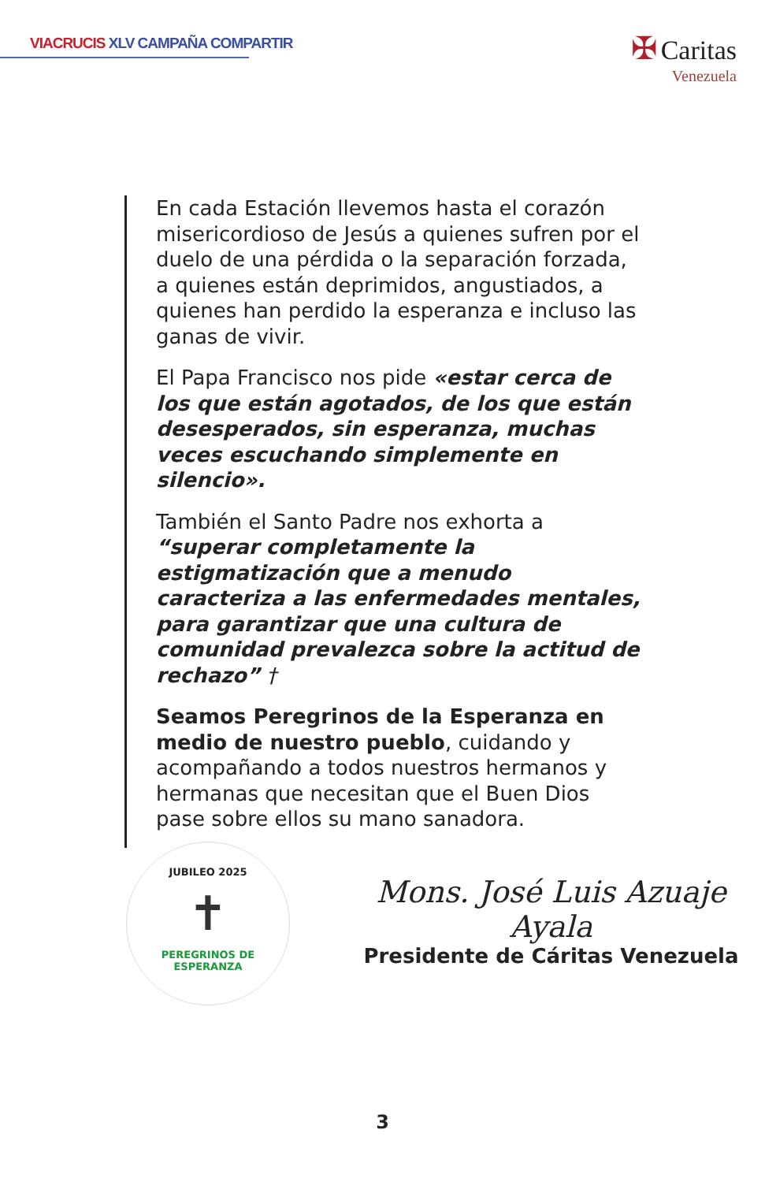VIACRUCIS XLV CAMPAÑA COMPARTIR
✠ Caritas
Venezuela
En cada Estación llevemos hasta el corazón misericordioso de Jesús a quienes sufren por el duelo de una pérdida o la separación forzada, a quienes están deprimidos, angustiados, a quienes han perdido la esperanza e incluso las ganas de vivir.
El Papa Francisco nos pide «estar cerca de los que están agotados, de los que están desesperados, sin esperanza, muchas veces escuchando simplemente en silencio».
También el Santo Padre nos exhorta a “superar completamente la estigmatización que a menudo caracteriza a las enfermedades mentales, para garantizar que una cultura de comunidad prevalezca sobre la actitud de rechazo” †
Seamos Peregrinos de la Esperanza en medio de nuestro pueblo, cuidando y acompañando a todos nuestros hermanos y hermanas que necesitan que el Buen Dios pase sobre ellos su mano sanadora.
JUBILEO 2025
✝
PEREGRINOS DE ESPERANZA
Mons. José Luis Azuaje Ayala
Presidente de Cáritas Venezuela
3